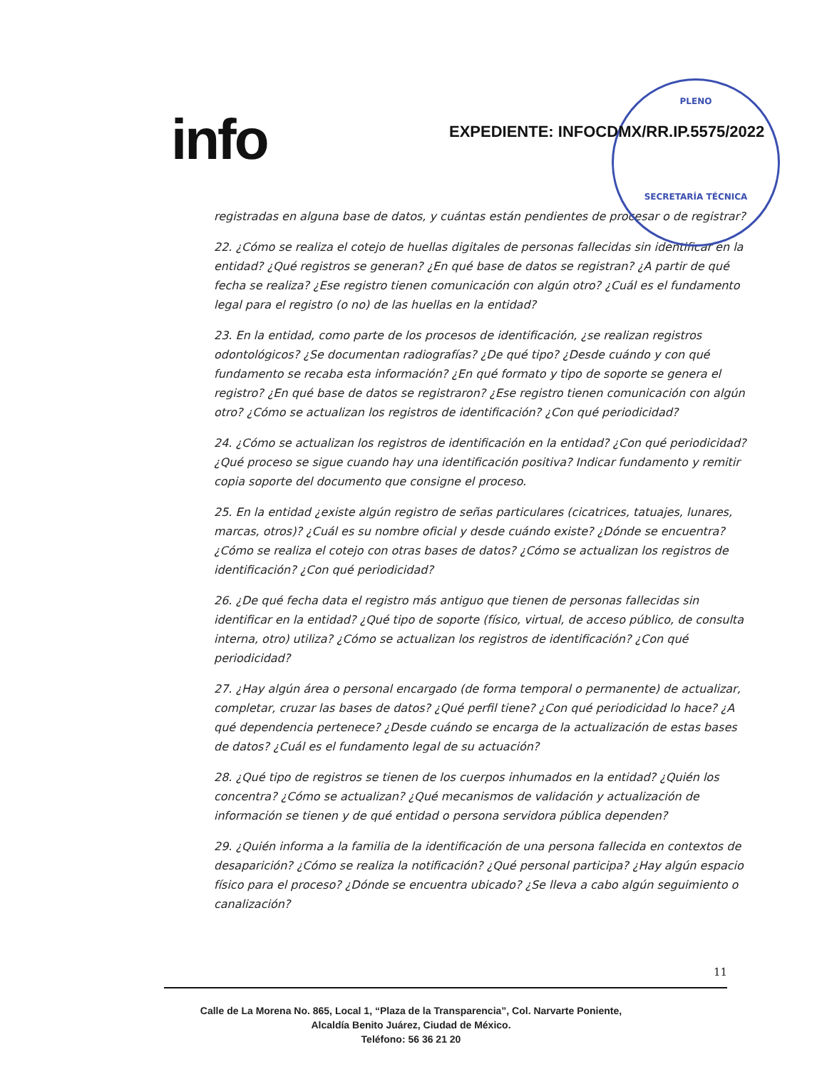info
PLENO
SECRETARÍA TÉCNICA
EXPEDIENTE: INFOCDMX/RR.IP.5575/2022
registradas en alguna base de datos, y cuántas están pendientes de procesar o de registrar?
22. ¿Cómo se realiza el cotejo de huellas digitales de personas fallecidas sin identificar en la entidad? ¿Qué registros se generan? ¿En qué base de datos se registran? ¿A partir de qué fecha se realiza? ¿Ese registro tienen comunicación con algún otro? ¿Cuál es el fundamento legal para el registro (o no) de las huellas en la entidad?
23. En la entidad, como parte de los procesos de identificación, ¿se realizan registros odontológicos? ¿Se documentan radiografías? ¿De qué tipo? ¿Desde cuándo y con qué fundamento se recaba esta información? ¿En qué formato y tipo de soporte se genera el registro? ¿En qué base de datos se registraron? ¿Ese registro tienen comunicación con algún otro? ¿Cómo se actualizan los registros de identificación? ¿Con qué periodicidad?
24. ¿Cómo se actualizan los registros de identificación en la entidad? ¿Con qué periodicidad? ¿Qué proceso se sigue cuando hay una identificación positiva? Indicar fundamento y remitir copia soporte del documento que consigne el proceso.
25. En la entidad ¿existe algún registro de señas particulares (cicatrices, tatuajes, lunares, marcas, otros)? ¿Cuál es su nombre oficial y desde cuándo existe? ¿Dónde se encuentra? ¿Cómo se realiza el cotejo con otras bases de datos? ¿Cómo se actualizan los registros de identificación? ¿Con qué periodicidad?
26. ¿De qué fecha data el registro más antiguo que tienen de personas fallecidas sin identificar en la entidad? ¿Qué tipo de soporte (físico, virtual, de acceso público, de consulta interna, otro) utiliza? ¿Cómo se actualizan los registros de identificación? ¿Con qué periodicidad?
27. ¿Hay algún área o personal encargado (de forma temporal o permanente) de actualizar, completar, cruzar las bases de datos? ¿Qué perfil tiene? ¿Con qué periodicidad lo hace? ¿A qué dependencia pertenece? ¿Desde cuándo se encarga de la actualización de estas bases de datos? ¿Cuál es el fundamento legal de su actuación?
28. ¿Qué tipo de registros se tienen de los cuerpos inhumados en la entidad? ¿Quién los concentra? ¿Cómo se actualizan? ¿Qué mecanismos de validación y actualización de información se tienen y de qué entidad o persona servidora pública dependen?
29. ¿Quién informa a la familia de la identificación de una persona fallecida en contextos de desaparición? ¿Cómo se realiza la notificación? ¿Qué personal participa? ¿Hay algún espacio físico para el proceso? ¿Dónde se encuentra ubicado? ¿Se lleva a cabo algún seguimiento o canalización?
11
Calle de La Morena No. 865, Local 1, “Plaza de la Transparencia”, Col. Narvarte Poniente,
Alcaldía Benito Juárez, Ciudad de México.
Teléfono: 56 36 21 20